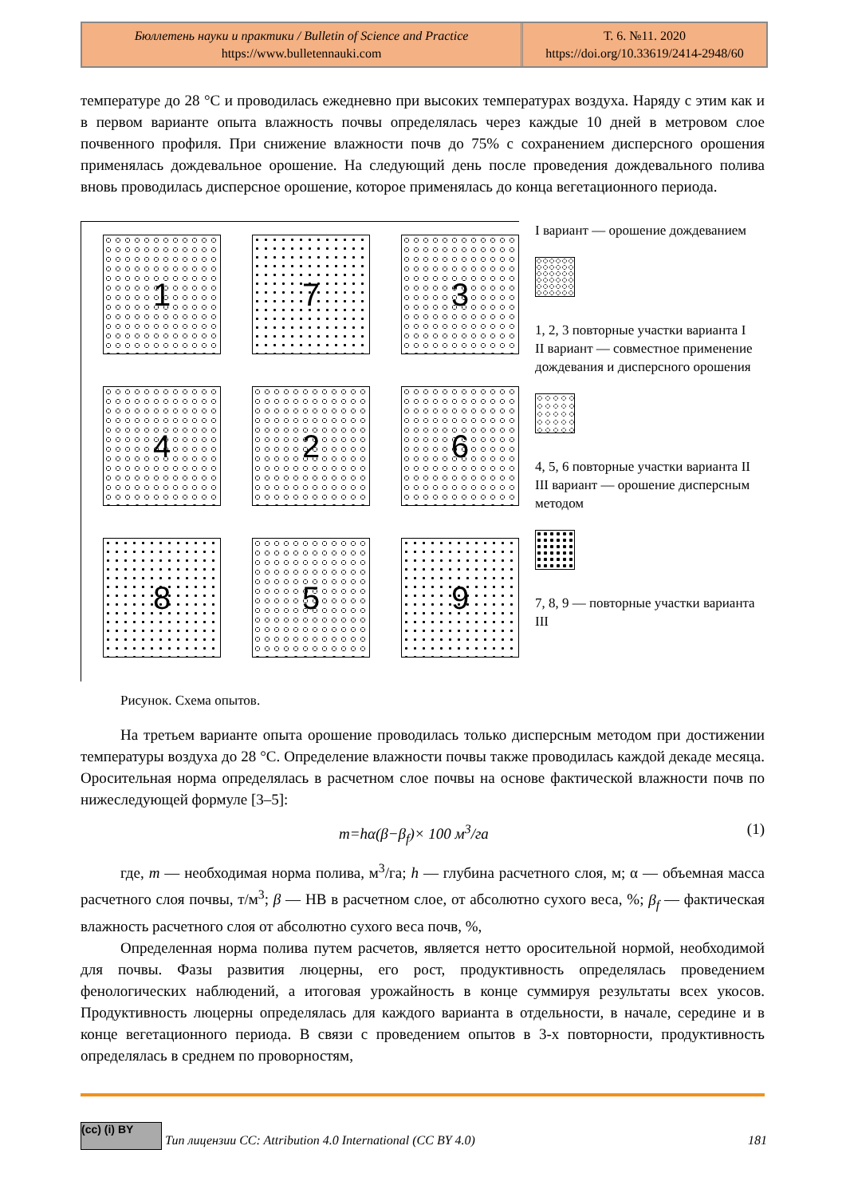Бюллетень науки и практики / Bulletin of Science and Practice
https://www.bulletennauki.com
Т. 6. №11. 2020
https://doi.org/10.33619/2414-2948/60
температуре до 28 °C и проводилась ежедневно при высоких температурах воздуха. Наряду с этим как и в первом варианте опыта влажность почвы определялась через каждые 10 дней в метровом слое почвенного профиля. При снижение влажности почв до 75% с сохранением дисперсного орошения применялась дождевальное орошение. На следующий день после проведения дождевального полива вновь проводилась дисперсное орошение, которое применялась до конца вегетационного периода.
1
7
3
4
2
6
8
5
9
I вариант — орошение дождеванием
1, 2, 3 повторные участки варианта I
II вариант — совместное применение дождевания и дисперсного орошения
4, 5, 6 повторные участки варианта II
III вариант — орошение дисперсным методом
7, 8, 9 — повторные участки варианта III
Рисунок. Схема опытов.
На третьем варианте опыта орошение проводилась только дисперсным методом при достижении температуры воздуха до 28 °C. Определение влажности почвы также проводилась каждой декаде месяца. Оросительная норма определялась в расчетном слое почвы на основе фактической влажности почв по нижеследующей формуле [3–5]:
m=hα(β−β<sub>f</sub>)× 100 м<sup>3</sup>/га (1)
где, m — необходимая норма полива, м<sup>3</sup>/га; h — глубина расчетного слоя, м; α — объемная масса расчетного слоя почвы, т/м<sup>3</sup>; β — НВ в расчетном слое, от абсолютно сухого веса, %; β<sub>f</sub> — фактическая влажность расчетного слоя от абсолютно сухого веса почв, %,
Определенная норма полива путем расчетов, является нетто оросительной нормой, необходимой для почвы. Фазы развития люцерны, его рост, продуктивность определялась проведением фенологических наблюдений, а итоговая урожайность в конце суммируя результаты всех укосов. Продуктивность люцерны определялась для каждого варианта в отдельности, в начале, середине и в конце вегетационного периода. В связи с проведением опытов в 3-х повторности, продуктивность определялась в среднем по проворностям,
(cc) (i) BY
Тип лицензии CC: Attribution 4.0 International (CC BY 4.0) 181